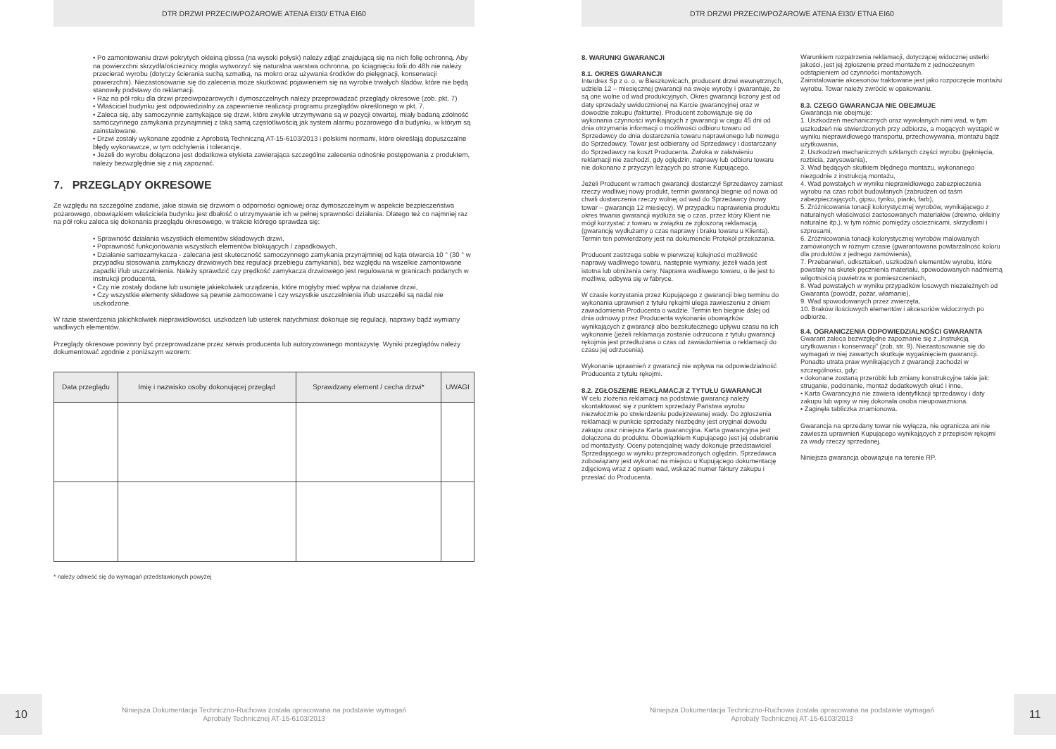DTR DRZWI PRZECIWPOŻAROWE ATENA EI30/ ETNA EI60
• Po zamontowaniu drzwi pokrytych okleiną glossa (na wysoki połysk) należy zdjąć znajdującą się na nich folię ochronną. Aby na powierzchni skrzydła/ościeżnicy mogła wytworzyć się naturalna warstwa ochronna, po ściągnięciu folii do 48h nie należy przecierać wyrobu (dotyczy ścierania suchą szmatką, na mokro oraz używania środków do pielęgnacji, konserwacji powierzchni). Niezastosowanie się do zalecenia może skutkować pojawieniem się na wyrobie trwałych śladów, które nie będą stanowiły podstawy do reklamacji.
• Raz na pół roku dla drzwi przeciwpożarowych i dymoszczelnych należy przeprowadzać przeglądy okresowe (zob. pkt. 7)
• Właściciel budynku jest odpowiedzialny za zapewnienie realizacji programu przeglądów określonego w pkt. 7.
• Zaleca się, aby samoczynnie zamykające się drzwi, które zwykle utrzymywane są w pozycji otwartej, miały badaną zdolność samoczynnego zamykania przynajmniej z taką samą częstotliwością jak system alarmu pożarowego dla budynku, w którym są zainstalowane.
• Drzwi zostały wykonane zgodnie z Aprobatą Techniczną AT-15-6103/2013 i polskimi normami, które określają dopuszczalne błędy wykonawcze, w tym odchylenia i tolerancje.
• Jeżeli do wyrobu dołączona jest dodatkowa etykieta zawierająca szczególne zalecenia odnośnie postępowania z produktem, należy bezwzględnie się z nią zapoznać.
7. PRZEGLĄDY OKRESOWE
Ze względu na szczególne zadanie, jakie stawia się drzwiom o odporności ogniowej oraz dymoszczelnym w aspekcie bezpieczeństwa pożarowego, obowiązkiem właściciela budynku jest dbałość o utrzymywanie ich w pełnej sprawności działania. Dlatego też co najmniej raz na pół roku zaleca się dokonania przeglądu okresowego, w trakcie którego sprawdza się:
• Sprawność działania wszystkich elementów składowych drzwi,
• Poprawność funkcjonowania wszystkich elementów blokujących / zapadkowych,
• Działanie samozamykacza - zalecana jest skuteczność samoczynnego zamykania przynajmniej od kąta otwarcia 10 ° (30 ° w przypadku stosowania zamykaczy drzwiowych bez regulacji przebiegu zamykania), bez względu na wszelkie zamontowane zapadki i/lub uszczelnienia. Należy sprawdzić czy prędkość zamykacza drzwiowego jest regulowana w granicach podanych w instrukcji producenta,
• Czy nie zostały dodane lub usunięte jakiekolwiek urządzenia, które mogłyby mieć wpływ na działanie drzwi,
• Czy wszystkie elementy składowe są pewnie zamocowane i czy wszystkie uszczelnienia i/lub uszczelki są nadal nie uszkodzone.
W razie stwierdzenia jakichkolwiek nieprawidłowości, uszkodzeń lub usterek natychmiast dokonuje się regulacji, naprawy bądź wymiany wadliwych elementów.
Przeglądy okresowe powinny być przeprowadzane przez serwis producenta lub autoryzowanego montażystę. Wyniki przeglądów należy dokumentować zgodnie z poniższym wzorem:
| Data przeglądu | Imię i nazwisko osoby dokonującej przegląd | Sprawdzany element / cecha drzwi* | UWAGI |
| --- | --- | --- | --- |
* należy odnieść się do wymagań przedstawionych powyżej
10
Niniejsza Dokumentacja Techniczno-Ruchowa została opracowana na podstawie wymagań
Aprobaty Technicznej AT-15-6103/2013
DTR DRZWI PRZECIWPOŻAROWE ATENA EI30/ ETNA EI60
8. WARUNKI GWARANCJI
8.1. OKRES GWARANCJI
Interdrex Sp z o. o. w Bieszkowicach, producent drzwi wewnętrznych, udziela 12 – miesięcznej gwarancji na swoje wyroby i gwarantuje, że są one wolne od wad produkcyjnych. Okres gwarancji liczony jest od daty sprzedaży uwidocznionej na Karcie gwarancyjnej oraz w dowodzie zakupu (fakturze). Producent zobowiązuje się do wykonania czynności wynikających z gwarancji w ciągu 45 dni od dnia otrzymania informacji o możliwości odbioru towaru od Sprzedawcy do dnia dostarczenia towaru naprawionego lub nowego do Sprzedawcy. Towar jest odbierany od Sprzedawcy i dostarczany do Sprzedawcy na koszt Producenta. Zwłoka w załatwieniu reklamacji nie zachodzi, gdy oględzin, naprawy lub odbioru towaru nie dokonano z przyczyn leżących po stronie Kupującego.
Jeżeli Producent w ramach gwarancji dostarczył Sprzedawcy zamiast rzeczy wadliwej nowy produkt, termin gwarancji biegnie od nowa od chwili dostarczenia rzeczy wolnej od wad do Sprzedawcy (nowy towar – gwarancja 12 miesięcy). W przypadku naprawienia produktu okres trwania gwarancji wydłuża się o czas, przez który Klient nie mógł korzystać z towaru w związku ze zgłoszoną reklamacją (gwarancję wydłużamy o czas naprawy i braku towaru u Klienta). Termin ten potwierdzony jest na dokumencie Protokół przekazania.
Producent zastrzega sobie w pierwszej kolejności możliwość naprawy wadliwego towaru, następnie wymiany, jeżeli wada jest istotna lub obniżenia ceny. Naprawa wadliwego towaru, o ile jest to możliwe, odbywa się w fabryce.
W czasie korzystania przez Kupującego z gwarancji bieg terminu do wykonania uprawnień z tytułu rękojmi ulega zawieszeniu z dniem zawiadomienia Producenta o wadzie. Termin ten biegnie dalej od dnia odmowy przez Producenta wykonania obowiązków wynikających z gwarancji albo bezskutecznego upływu czasu na ich wykonanie (jeżeli reklamacja zostanie odrzucona z tytułu gwarancji rękojmia jest przedłużana o czas od zawiadomienia o reklamacji do czasu jej odrzucenia).
Wykonanie uprawnień z gwarancji nie wpływa na odpowiedzialność Producenta z tytułu rękojmi.
8.2. ZGŁOSZENIE REKLAMACJI Z TYTUŁU GWARANCJI
W celu złożenia reklamacji na podstawie gwarancji należy skontaktować się z punktem sprzedaży Państwa wyrobu niezwłocznie po stwierdzeniu podejrzewanej wady. Do zgłoszenia reklamacji w punkcie sprzedaży niezbędny jest oryginał dowodu zakupu oraz niniejsza Karta gwarancyjna. Karta gwarancyjna jest dołączona do produktu. Obowiązkiem Kupującego jest jej odebranie od montażysty. Oceny potencjalnej wady dokonuje przedstawiciel Sprzedającego w wyniku przeprowadzonych oględzin. Sprzedawca zobowiązany jest wykonać na miejscu u Kupującego dokumentację zdjęciową wraz z opisem wad, wskazać numer faktury zakupu i przesłać do Producenta.
Warunkiem rozpatrzenia reklamacji, dotyczącej widocznej usterki jakości, jest jej zgłoszenie przed montażem z jednoczesnym odstąpieniem od czynności montażowych.
Zainstalowanie akcesoriów traktowane jest jako rozpoczęcie montażu wyrobu. Towar należy zwrócić w opakowaniu.
8.3. CZEGO GWARANCJA NIE OBEJMUJE
Gwarancja nie obejmuje:
1. Uszkodzeń mechanicznych oraz wywołanych nimi wad, w tym uszkodzeń nie stwierdzonych przy odbiorze, a mogących wystąpić w wyniku nieprawidłowego transportu, przechowywania, montażu bądź użytkowania,
2. Uszkodzeń mechanicznych szklanych części wyrobu (pęknięcia, rozbicia, zarysowania),
3. Wad będących skutkiem błędnego montażu, wykonanego niezgodnie z instrukcją montażu,
4. Wad powstałych w wyniku nieprawidłowego zabezpieczenia wyrobu na czas robót budowlanych (zabrudzeń od taśm zabezpieczających, gipsu, tynku, pianki, farb),
5. Zróżnicowania tonacji kolorystycznej wyrobów, wynikającego z naturalnych właściwości zastosowanych materiałów (drewno, okleiny naturalne itp.), w tym różnic pomiędzy ościeżnicami, skrzydłami i szprosami,
6. Zróżnicowania tonacji kolorystycznej wyrobów malowanych zamówionych w różnym czasie (gwarantowana powtarzalność koloru dla produktów z jednego zamówienia),
7. Przebarwień, odkształceń, uszkodzeń elementów wyrobu, które powstały na skutek pęcznienia materiału, spowodowanych nadmierną wilgotnością powietrza w pomieszczeniach,
8. Wad powstałych w wyniku przypadków losowych niezależnych od Gwaranta (powódź, pożar, włamanie),
9. Wad spowodowanych przez zwierzęta,
10. Braków ilościowych elementów i akcesoriów widocznych po odbiorze.
8.4. OGRANICZENIA ODPOWIEDZIALNOŚCI GWARANTA
Gwarant zaleca bezwzględne zapoznanie się z „Instrukcją użytkowania i konserwacji” (zob. str. 9). Niezastosowanie się do wymagań w niej zawartych skutkuje wygaśnięciem gwarancji. Ponadto utrata praw wynikających z gwarancji zachodzi w szczególności, gdy:
• dokonane zostaną przeróbki lub zmiany konstrukcyjne takie jak: struganie, podcinanie, montaż dodatkowych okuć i inne,
• Karta Gwarancyjna nie zawiera identyfikacji sprzedawcy i daty zakupu lub wpisy w niej dokonała osoba nieupoważniona.
• Zaginęła tabliczka znamionowa.
Gwarancja na sprzedany towar nie wyłącza, nie ogranicza ani nie zawiesza uprawnień Kupującego wynikających z przepisów rękojmi za wady rzeczy sprzedanej.
Niniejsza gwarancja obowiązuje na terenie RP.
Niniejsza Dokumentacja Techniczno-Ruchowa została opracowana na podstawie wymagań
Aprobaty Technicznej AT-15-6103/2013
11